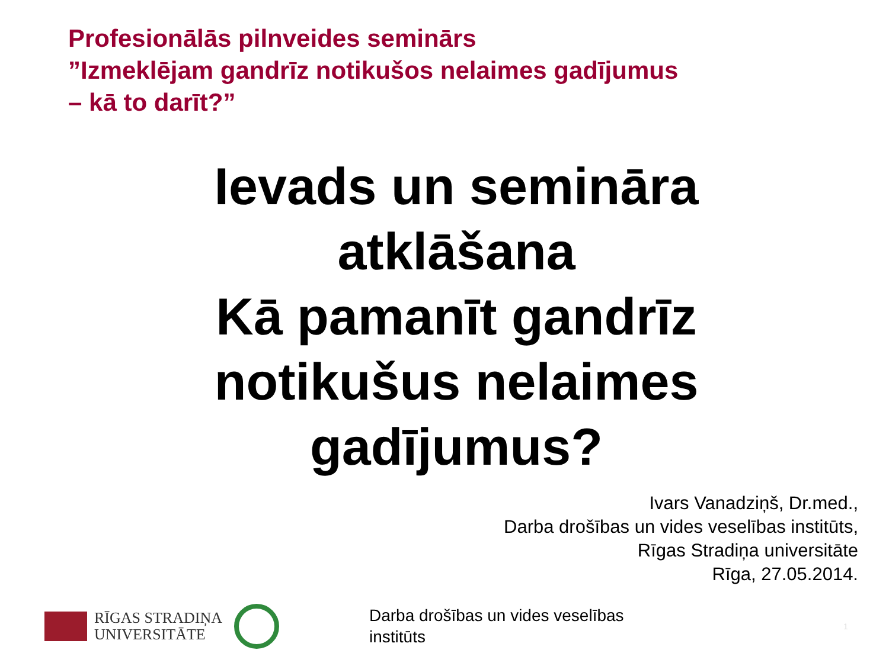Profesionālās pilnveides seminārs
”Izmeklējam gandrīz notikušos nelaimes gadījumus
– kā to darīt?”
Ievads un semināra
atklāšana
Kā pamanīt gandrīz
notikušus nelaimes
gadījumus?
Ivars Vanadziņš, Dr.med.,
Darba drošības un vides veselības institūts,
Rīgas Stradiņa universitāte
Rīga, 27.05.2014.
RĪGAS STRADIŅA
UNIVERSITĀTE
Darba drošības un vides veselības institūts
1